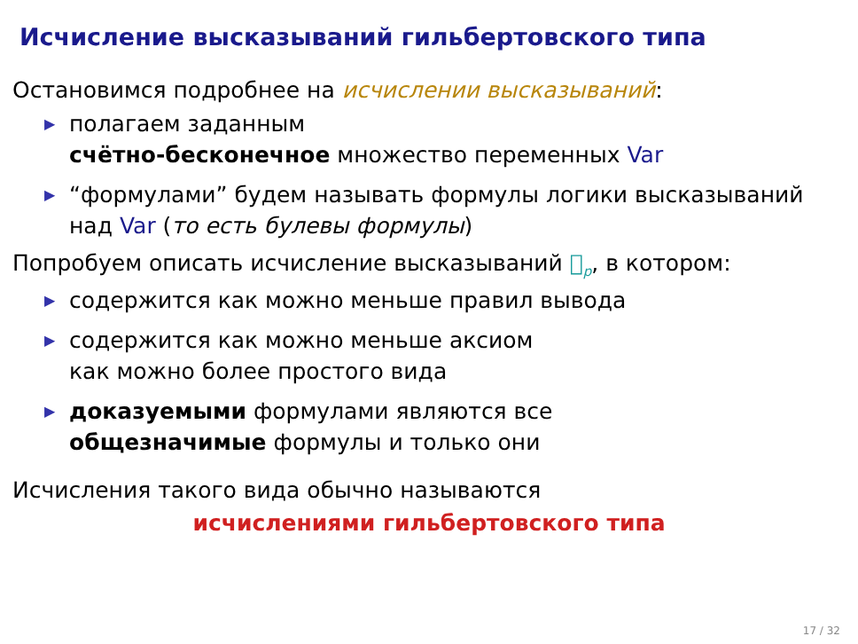Исчисление высказываний гильбертовского типа
Остановимся подробнее на исчислении высказываний:
▶ полагаем заданным
счётно-бесконечное множество переменных Var
▶ “формулами” будем называть формулы логики высказываний
над Var (то есть булевы формулы)
Попробуем описать исчисление высказываний 𝔋<sub>p</sub>, в котором:
▶ содержится как можно меньше правил вывода
▶ содержится как можно меньше аксиом
как можно более простого вида
▶ доказуемыми формулами являются все
общезначимые формулы и только они
Исчисления такого вида обычно называются
исчислениями гильбертовского типа
17 / 32